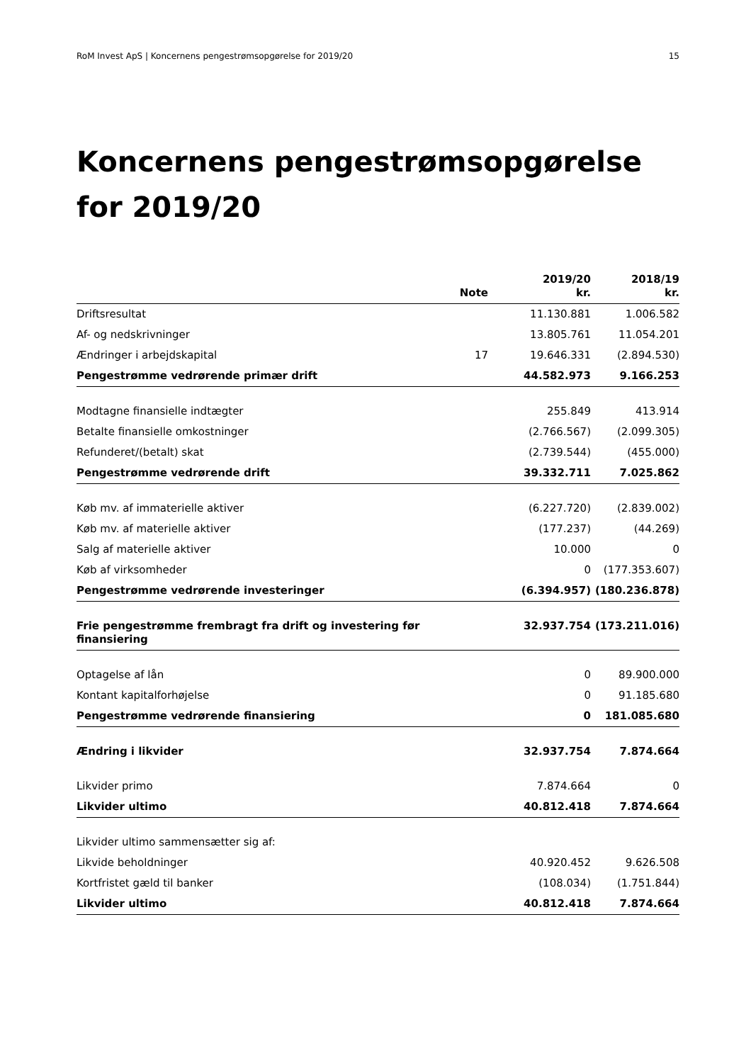RoM Invest ApS | Koncernens pengestrømsopgørelse for 2019/20 15
Koncernens pengestrømsopgørelse for 2019/20
| | Note | 2019/20 kr. | 2018/19 kr. |
| --- | --- | --- | --- |
| Driftsresultat | | 11.130.881 | 1.006.582 |
| Af- og nedskrivninger | | 13.805.761 | 11.054.201 |
| Ændringer i arbejdskapital | 17 | 19.646.331 | (2.894.530) |
| Pengestrømme vedrørende primær drift | | 44.582.973 | 9.166.253 |
| Modtagne finansielle indtægter | | 255.849 | 413.914 |
| Betalte finansielle omkostninger | | (2.766.567) | (2.099.305) |
| Refunderet/(betalt) skat | | (2.739.544) | (455.000) |
| Pengestrømme vedrørende drift | | 39.332.711 | 7.025.862 |
| Køb mv. af immaterielle aktiver | | (6.227.720) | (2.839.002) |
| Køb mv. af materielle aktiver | | (177.237) | (44.269) |
| Salg af materielle aktiver | | 10.000 | 0 |
| Køb af virksomheder | | 0 | (177.353.607) |
| Pengestrømme vedrørende investeringer | | (6.394.957) | (180.236.878) |
| Frie pengestrømme frembragt fra drift og investering før finansiering | | 32.937.754 | (173.211.016) |
| Optagelse af lån | | 0 | 89.900.000 |
| Kontant kapitalforhøjelse | | 0 | 91.185.680 |
| Pengestrømme vedrørende finansiering | | 0 | 181.085.680 |
| Ændring i likvider | | 32.937.754 | 7.874.664 |
| Likvider primo | | 7.874.664 | 0 |
| Likvider ultimo | | 40.812.418 | 7.874.664 |
| Likvider ultimo sammensætter sig af: | | | |
| Likvide beholdninger | | 40.920.452 | 9.626.508 |
| Kortfristet gæld til banker | | (108.034) | (1.751.844) |
| Likvider ultimo | | 40.812.418 | 7.874.664 |